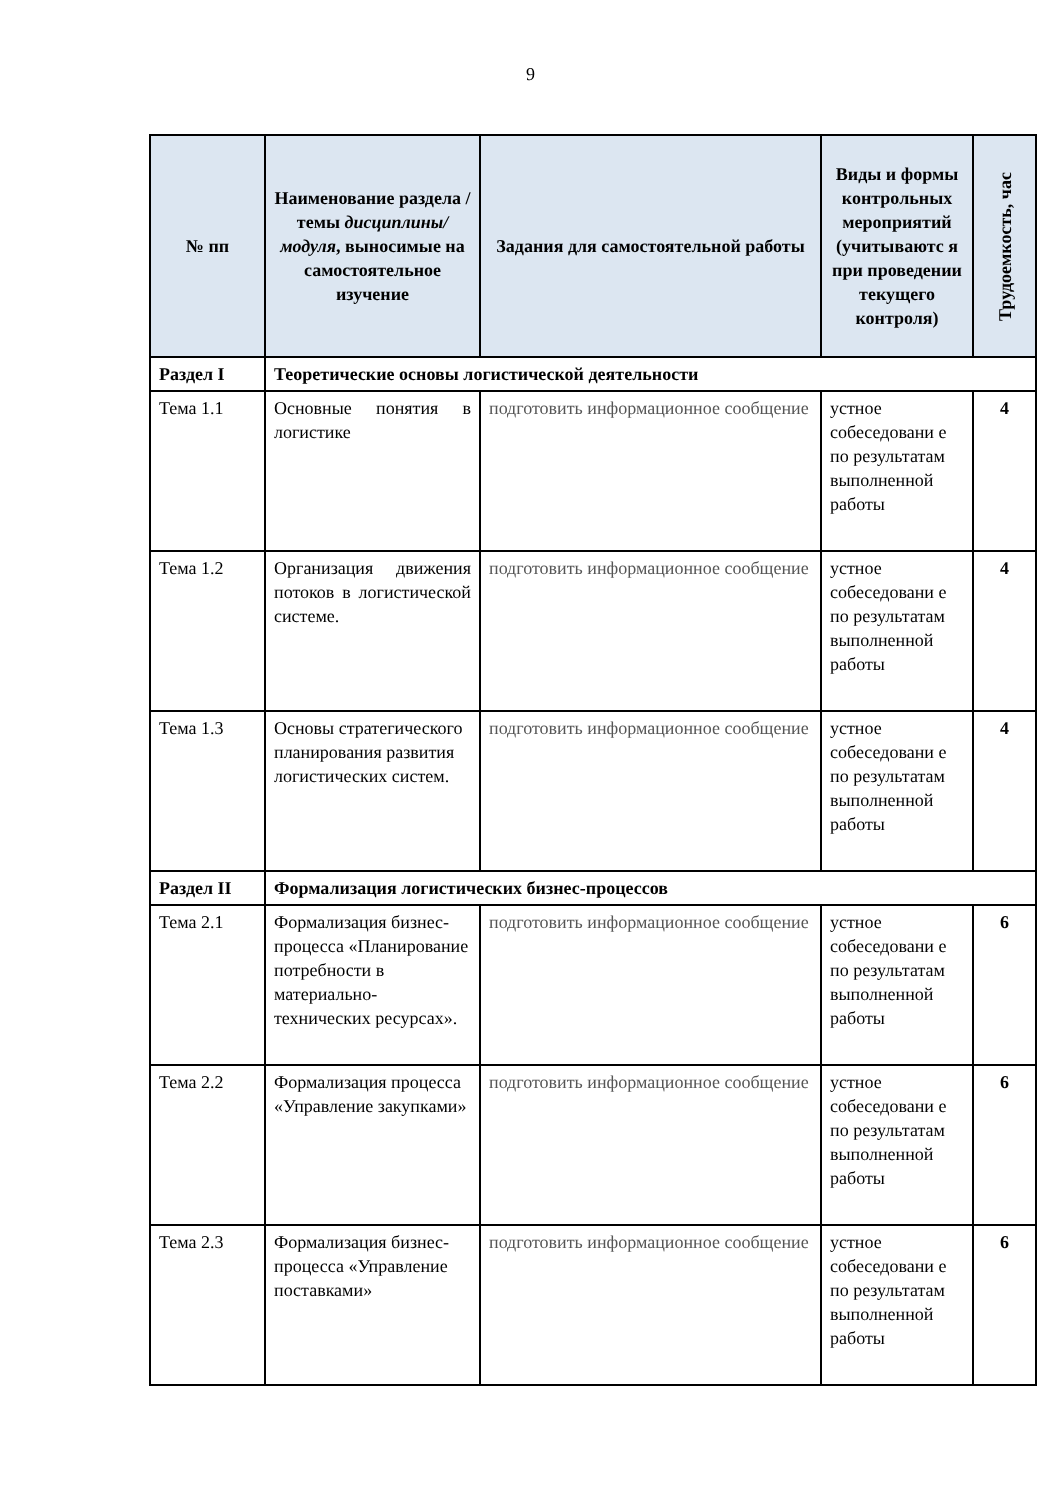9
| № пп | Наименование раздела /темы дисциплины/модуля , выносимые на самостоятельное изучение | Задания для самостоятельной работы | Виды и формы контрольных мероприятий (учитываютс я при проведении текущего контроля) | Трудоемкость, час |
| --- | --- | --- | --- | --- |
| Раздел I | Теоретические основы логистической деятельности | | | |
| Тема 1.1 | Основные понятия в логистике | подготовить информационное сообщение | устное собеседовани е по результатам выполненной работы | 4 |
| Тема 1.2 | Организация движения потоков в логистической системе. | подготовить информационное сообщение | устное собеседовани е по результатам выполненной работы | 4 |
| Тема 1.3 | Основы стратегического планирования развития логистических систем. | подготовить информационное сообщение | устное собеседовани е по результатам выполненной работы | 4 |
| Раздел II | Формализация логистических бизнес-процессов | | | |
| Тема 2.1 | Формализация бизнес-процесса «Планирование потребности в материально-технических ресурсах». | подготовить информационное сообщение | устное собеседовани е по результатам выполненной работы | 6 |
| Тема 2.2 | Формализация процесса «Управление закупками» | подготовить информационное сообщение | устное собеседовани е по результатам выполненной работы | 6 |
| Тема 2.3 | Формализация бизнес-процесса «Управление поставками» | подготовить информационное сообщение | устное собеседовани е по результатам выполненной работы | 6 |